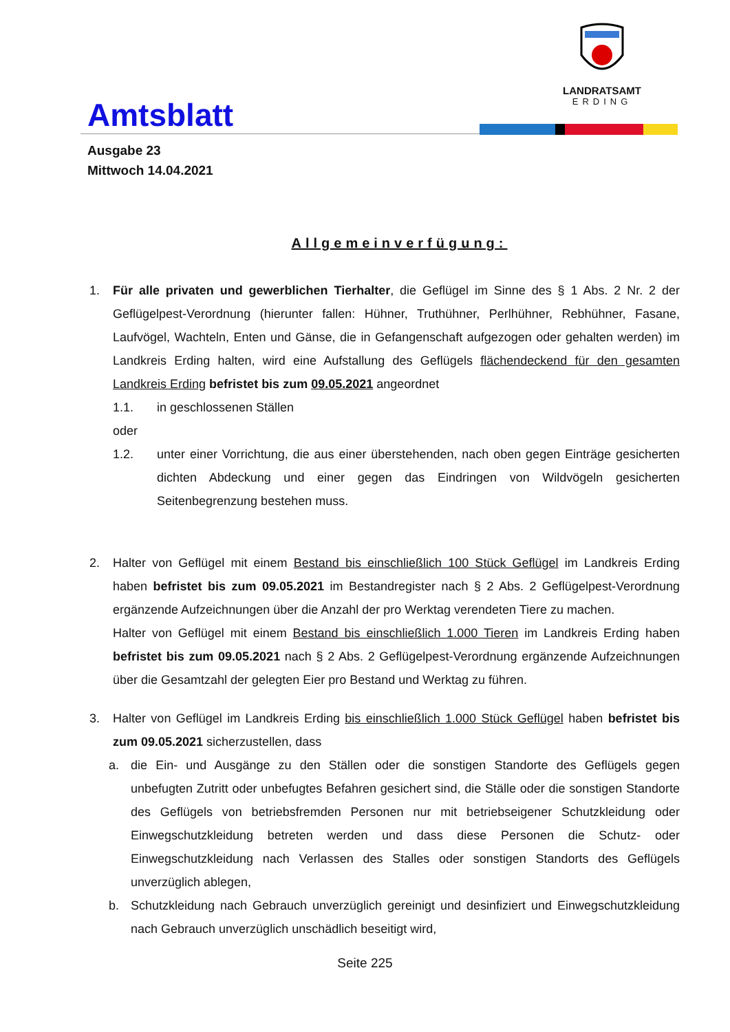Amtsblatt
LANDRATSAMT
ERDING
Ausgabe 23
Mittwoch 14.04.2021
Allgemeinverfügung:
1. Für alle privaten und gewerblichen Tierhalter, die Geflügel im Sinne des § 1 Abs. 2 Nr. 2 der Geflügelpest-Verordnung (hierunter fallen: Hühner, Truthühner, Perlhühner, Rebhühner, Fasane, Laufvögel, Wachteln, Enten und Gänse, die in Gefangenschaft aufgezogen oder gehalten werden) im Landkreis Erding halten, wird eine Aufstallung des Geflügels flächendeckend für den gesamten Landkreis Erding befristet bis zum 09.05.2021 angeordnet
1.1. in geschlossenen Ställen
oder
1.2. unter einer Vorrichtung, die aus einer überstehenden, nach oben gegen Einträge gesicherten dichten Abdeckung und einer gegen das Eindringen von Wildvögeln gesicherten Seitenbegrenzung bestehen muss.
2. Halter von Geflügel mit einem Bestand bis einschließlich 100 Stück Geflügel im Landkreis Erding haben befristet bis zum 09.05.2021 im Bestandregister nach § 2 Abs. 2 Geflügelpest-Verordnung ergänzende Aufzeichnungen über die Anzahl der pro Werktag verendeten Tiere zu machen.
Halter von Geflügel mit einem Bestand bis einschließlich 1.000 Tieren im Landkreis Erding haben befristet bis zum 09.05.2021 nach § 2 Abs. 2 Geflügelpest-Verordnung ergänzende Aufzeichnungen über die Gesamtzahl der gelegten Eier pro Bestand und Werktag zu führen.
3. Halter von Geflügel im Landkreis Erding bis einschließlich 1.000 Stück Geflügel haben befristet bis zum 09.05.2021 sicherzustellen, dass
a. die Ein- und Ausgänge zu den Ställen oder die sonstigen Standorte des Geflügels gegen unbefugten Zutritt oder unbefugtes Befahren gesichert sind, die Ställe oder die sonstigen Standorte des Geflügels von betriebsfremden Personen nur mit betriebseigener Schutzkleidung oder Einwegschutzkleidung betreten werden und dass diese Personen die Schutz- oder Einwegschutzkleidung nach Verlassen des Stalles oder sonstigen Standorts des Geflügels unverzüglich ablegen,
b. Schutzkleidung nach Gebrauch unverzüglich gereinigt und desinfiziert und Einwegschutzkleidung nach Gebrauch unverzüglich unschädlich beseitigt wird,
Seite 225